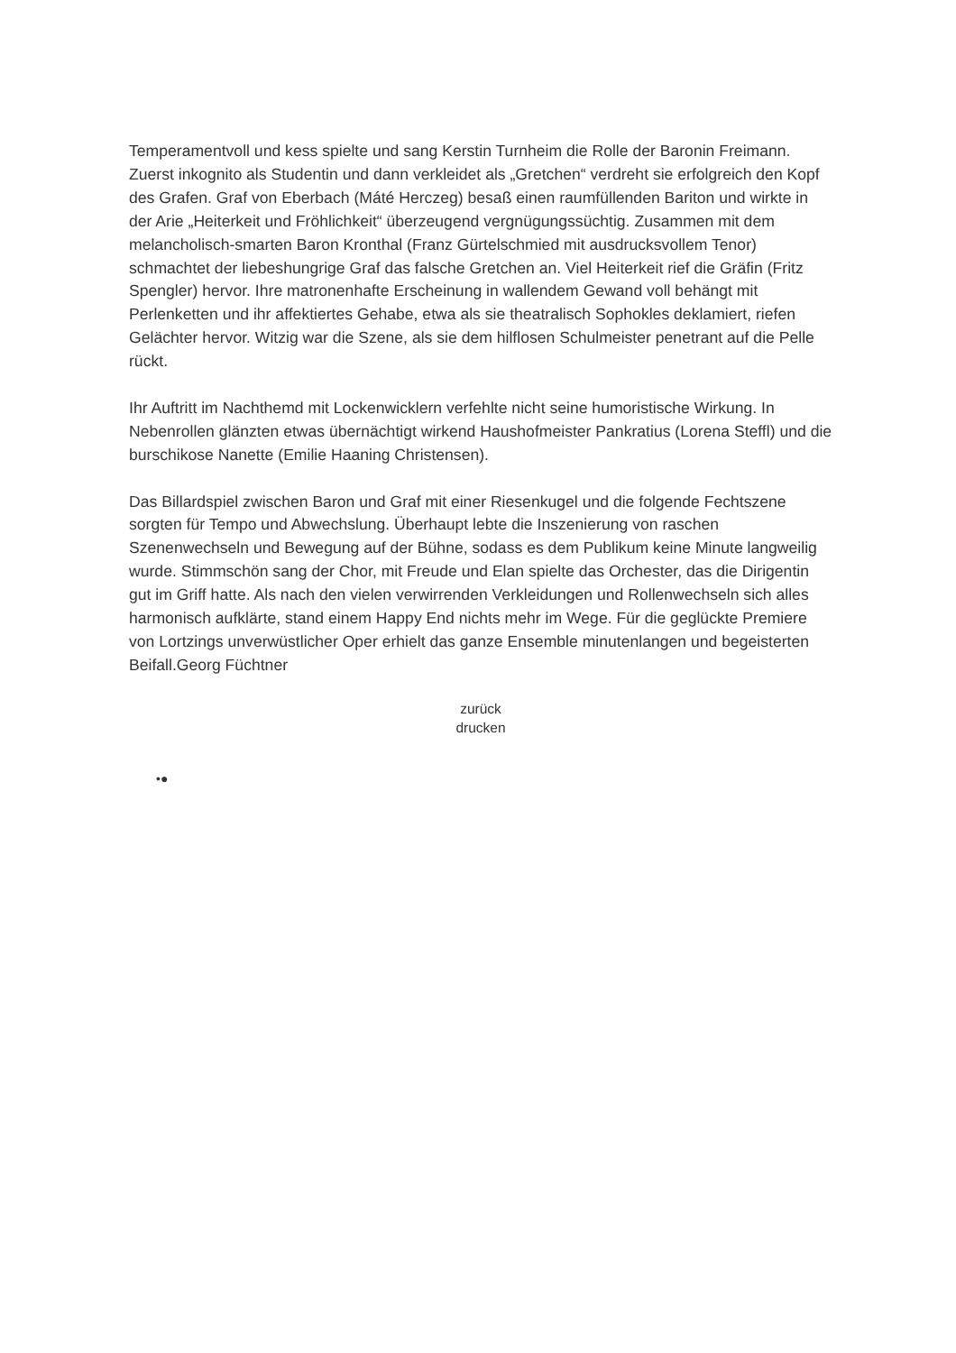Temperamentvoll und kess spielte und sang Kerstin Turnheim die Rolle der Baronin Freimann. Zuerst inkognito als Studentin und dann verkleidet als „Gretchen“ verdreht sie erfolgreich den Kopf des Grafen. Graf von Eberbach (Máté Herczeg) besaß einen raumfüllenden Bariton und wirkte in der Arie „Heiterkeit und Fröhlichkeit“ überzeugend vergnügungssüchtig. Zusammen mit dem melancholisch-smarten Baron Kronthal (Franz Gürtelschmied mit ausdrucksvollem Tenor) schmachtet der liebeshungrige Graf das falsche Gretchen an. Viel Heiterkeit rief die Gräfin (Fritz Spengler) hervor. Ihre matronenhafte Erscheinung in wallendem Gewand voll behängt mit Perlenketten und ihr affektiertes Gehabe, etwa als sie theatralisch Sophokles deklamiert, riefen Gelächter hervor. Witzig war die Szene, als sie dem hilflosen Schulmeister penetrant auf die Pelle rückt.
Ihr Auftritt im Nachthemd mit Lockenwicklern verfehlte nicht seine humoristische Wirkung. In Nebenrollen glänzten etwas übernächtigt wirkend Haushofmeister Pankratius (Lorena Steffl) und die burschikose Nanette (Emilie Haaning Christensen).
Das Billardspiel zwischen Baron und Graf mit einer Riesenkugel und die folgende Fechtszene sorgten für Tempo und Abwechslung. Überhaupt lebte die Inszenierung von raschen Szenenwechseln und Bewegung auf der Bühne, sodass es dem Publikum keine Minute langweilig wurde. Stimmschön sang der Chor, mit Freude und Elan spielte das Orchester, das die Dirigentin gut im Griff hatte. Als nach den vielen verwirrenden Verkleidungen und Rollenwechseln sich alles harmonisch aufklärte, stand einem Happy End nichts mehr im Wege. Für die geglückte Premiere von Lortzings unverwüstlicher Oper erhielt das ganze Ensemble minutenlangen und begeisterten Beifall.Georg Füchtner
zurück
drucken
•●